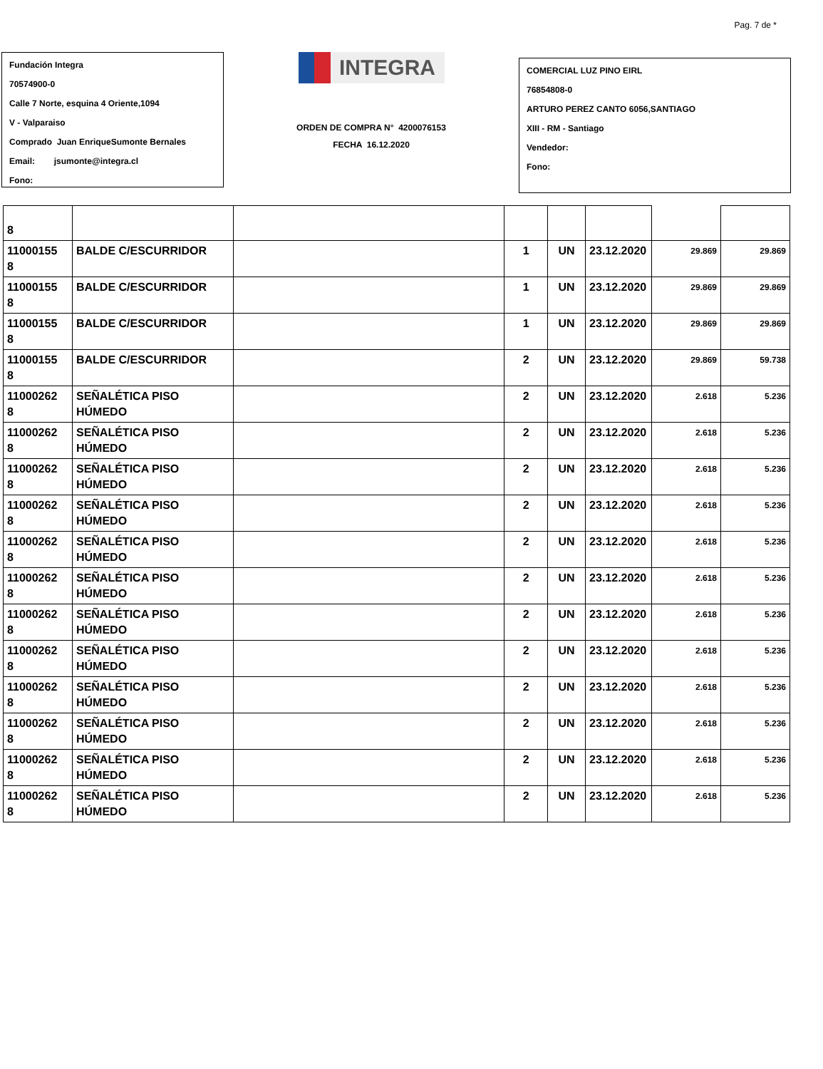Pag. 7 de *
Fundación Integra
70574900-0
Calle 7 Norte, esquina 4 Oriente,1094
V - Valparaiso
Comprado Juan EnriqueSumonte Bernales
Email: jsumonte@integra.cl
Fono:
INTEGRA
ORDEN DE COMPRA N° 4200076153
FECHA 16.12.2020
COMERCIAL LUZ PINO EIRL
76854808-0
ARTURO PEREZ CANTO 6056,SANTIAGO
XIII - RM - Santiago
Vendedor:
Fono:
| 8 | | | | | | | |
| 11000155 8 | BALDE C/ESCURRIDOR | | 1 | UN | 23.12.2020 | 29.869 | 29.869 |
| 11000155 8 | BALDE C/ESCURRIDOR | | 1 | UN | 23.12.2020 | 29.869 | 29.869 |
| 11000155 8 | BALDE C/ESCURRIDOR | | 1 | UN | 23.12.2020 | 29.869 | 29.869 |
| 11000155 8 | BALDE C/ESCURRIDOR | | 2 | UN | 23.12.2020 | 29.869 | 59.738 |
| 11000262 8 | SEÑALÉTICA PISO HÚMEDO | | 2 | UN | 23.12.2020 | 2.618 | 5.236 |
| 11000262 8 | SEÑALÉTICA PISO HÚMEDO | | 2 | UN | 23.12.2020 | 2.618 | 5.236 |
| 11000262 8 | SEÑALÉTICA PISO HÚMEDO | | 2 | UN | 23.12.2020 | 2.618 | 5.236 |
| 11000262 8 | SEÑALÉTICA PISO HÚMEDO | | 2 | UN | 23.12.2020 | 2.618 | 5.236 |
| 11000262 8 | SEÑALÉTICA PISO HÚMEDO | | 2 | UN | 23.12.2020 | 2.618 | 5.236 |
| 11000262 8 | SEÑALÉTICA PISO HÚMEDO | | 2 | UN | 23.12.2020 | 2.618 | 5.236 |
| 11000262 8 | SEÑALÉTICA PISO HÚMEDO | | 2 | UN | 23.12.2020 | 2.618 | 5.236 |
| 11000262 8 | SEÑALÉTICA PISO HÚMEDO | | 2 | UN | 23.12.2020 | 2.618 | 5.236 |
| 11000262 8 | SEÑALÉTICA PISO HÚMEDO | | 2 | UN | 23.12.2020 | 2.618 | 5.236 |
| 11000262 8 | SEÑALÉTICA PISO HÚMEDO | | 2 | UN | 23.12.2020 | 2.618 | 5.236 |
| 11000262 8 | SEÑALÉTICA PISO HÚMEDO | | 2 | UN | 23.12.2020 | 2.618 | 5.236 |
| 11000262 8 | SEÑALÉTICA PISO HÚMEDO | | 2 | UN | 23.12.2020 | 2.618 | 5.236 |